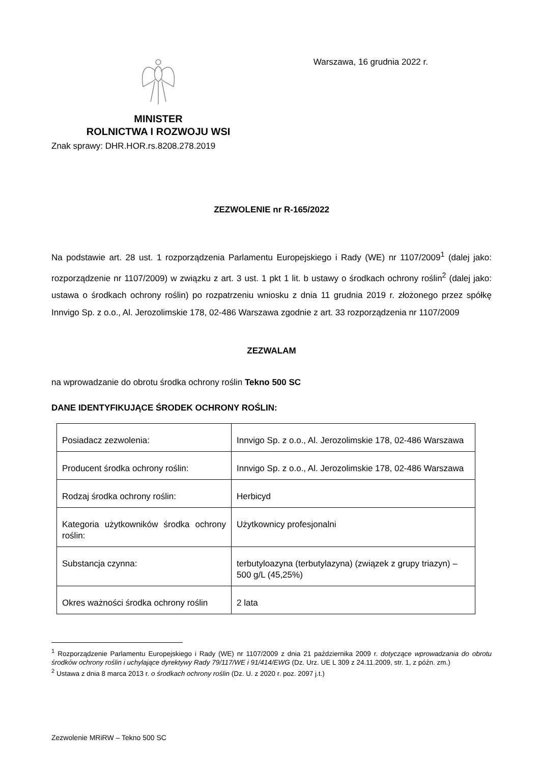MINISTER
ROLNICTWA I ROZWOJU WSI
Warszawa, 16 grudnia 2022 r.
Znak sprawy: DHR.HOR.rs.8208.278.2019
ZEZWOLENIE nr R-165/2022
Na podstawie art. 28 ust. 1 rozporządzenia Parlamentu Europejskiego i Rady (WE) nr 1107/2009<sup>1</sup> (dalej jako: rozporządzenie nr 1107/2009) w związku z art. 3 ust. 1 pkt 1 lit. b ustawy o środkach ochrony roślin<sup>2</sup> (dalej jako: ustawa o środkach ochrony roślin) po rozpatrzeniu wniosku z dnia 11 grudnia 2019 r. złożonego przez spółkę Innvigo Sp. z o.o., Al. Jerozolimskie 178, 02-486 Warszawa zgodnie z art. 33 rozporządzenia nr 1107/2009
ZEZWALAM
na wprowadzanie do obrotu środka ochrony roślin Tekno 500 SC
DANE IDENTYFIKUJĄCE ŚRODEK OCHRONY ROŚLIN:
| Posiadacz zezwolenia: | Innvigo Sp. z o.o., Al. Jerozolimskie 178, 02-486 Warszawa |
| Producent środka ochrony roślin: | Innvigo Sp. z o.o., Al. Jerozolimskie 178, 02-486 Warszawa |
| Rodzaj środka ochrony roślin: | Herbicyd |
| Kategoria użytkowników środka ochrony roślin: | Użytkownicy profesjonalni |
| Substancja czynna: | terbutyloazyna (terbutylazyna) (związek z grupy triazyn) – 500 g/L (45,25%) |
| Okres ważności środka ochrony roślin | 2 lata |
<sup>1</sup> Rozporządzenie Parlamentu Europejskiego i Rady (WE) nr 1107/2009 z dnia 21 października 2009 r. dotyczące wprowadzania do obrotu środków ochrony roślin i uchylające dyrektywy Rady 79/117/WE i 91/414/EWG (Dz. Urz. UE L 309 z 24.11.2009, str. 1, z późn. zm.)
<sup>2</sup> Ustawa z dnia 8 marca 2013 r. o środkach ochrony roślin (Dz. U. z 2020 r. poz. 2097 j.t.)
Zezwolenie MRiRW – Tekno 500 SC